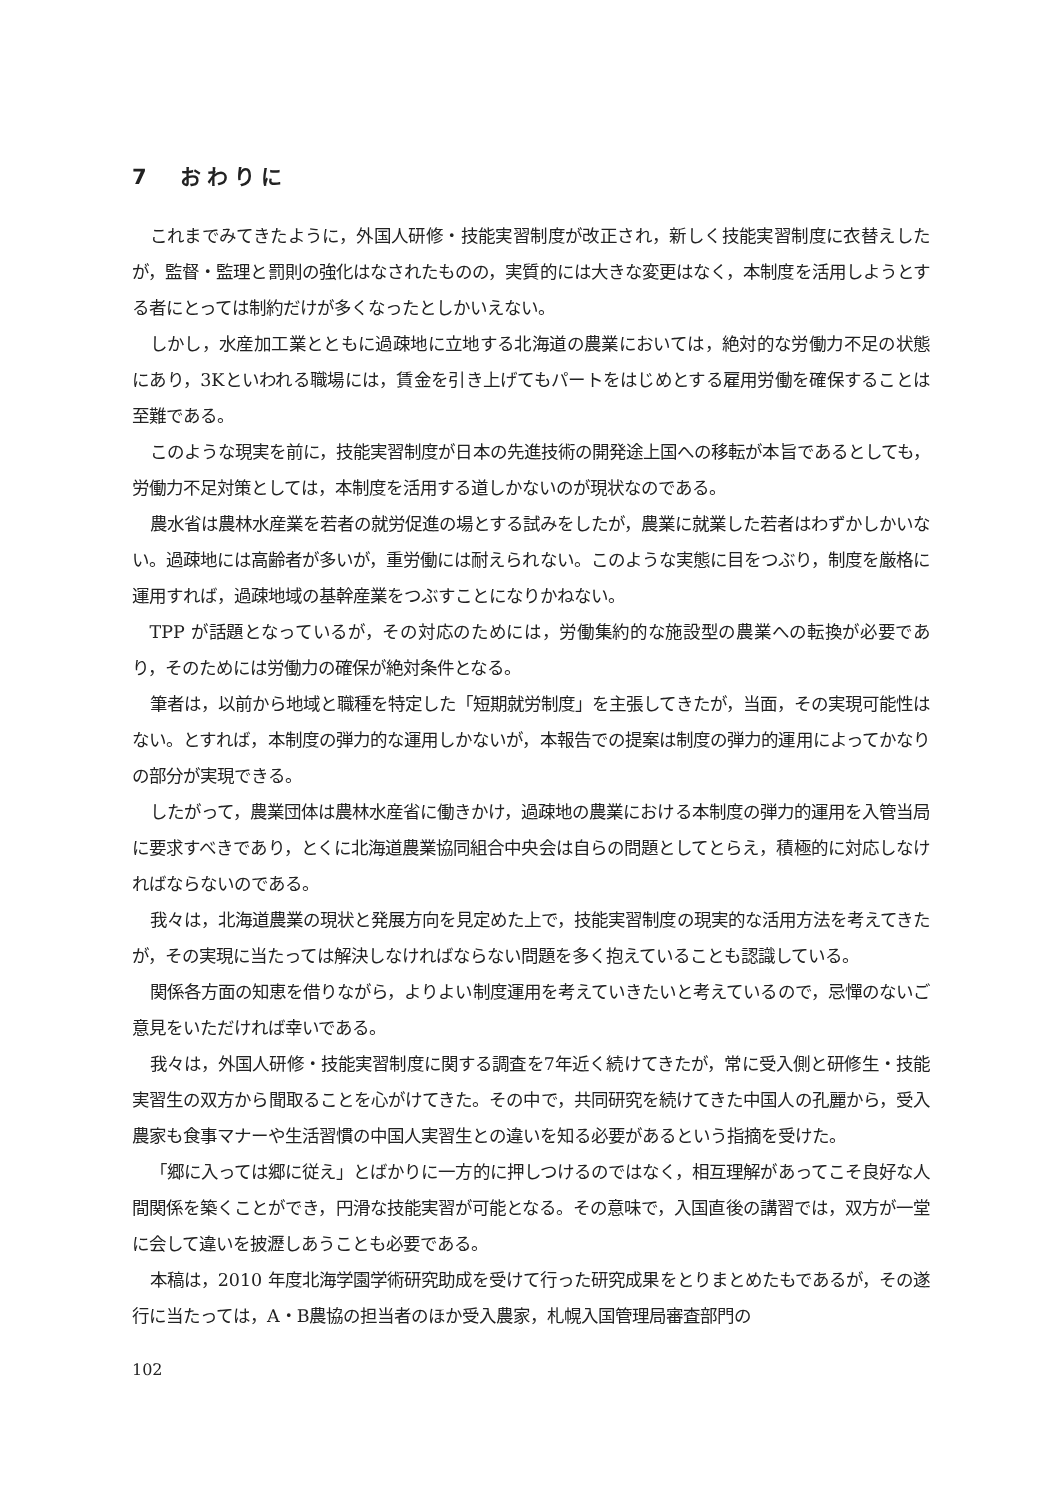7　おわりに
これまでみてきたように，外国人研修・技能実習制度が改正され，新しく技能実習制度に衣替えしたが，監督・監理と罰則の強化はなされたものの，実質的には大きな変更はなく，本制度を活用しようとする者にとっては制約だけが多くなったとしかいえない。
しかし，水産加工業とともに過疎地に立地する北海道の農業においては，絶対的な労働力不足の状態にあり，3Kといわれる職場には，賃金を引き上げてもパートをはじめとする雇用労働を確保することは至難である。
このような現実を前に，技能実習制度が日本の先進技術の開発途上国への移転が本旨であるとしても，労働力不足対策としては，本制度を活用する道しかないのが現状なのである。
農水省は農林水産業を若者の就労促進の場とする試みをしたが，農業に就業した若者はわずかしかいない。過疎地には高齢者が多いが，重労働には耐えられない。このような実態に目をつぶり，制度を厳格に運用すれば，過疎地域の基幹産業をつぶすことになりかねない。
TPP が話題となっているが，その対応のためには，労働集約的な施設型の農業への転換が必要であり，そのためには労働力の確保が絶対条件となる。
筆者は，以前から地域と職種を特定した「短期就労制度」を主張してきたが，当面，その実現可能性はない。とすれば，本制度の弾力的な運用しかないが，本報告での提案は制度の弾力的運用によってかなりの部分が実現できる。
したがって，農業団体は農林水産省に働きかけ，過疎地の農業における本制度の弾力的運用を入管当局に要求すべきであり，とくに北海道農業協同組合中央会は自らの問題としてとらえ，積極的に対応しなければならないのである。
我々は，北海道農業の現状と発展方向を見定めた上で，技能実習制度の現実的な活用方法を考えてきたが，その実現に当たっては解決しなければならない問題を多く抱えていることも認識している。
関係各方面の知恵を借りながら，よりよい制度運用を考えていきたいと考えているので，忌憚のないご意見をいただければ幸いである。
我々は，外国人研修・技能実習制度に関する調査を7年近く続けてきたが，常に受入側と研修生・技能実習生の双方から聞取ることを心がけてきた。その中で，共同研究を続けてきた中国人の孔麗から，受入農家も食事マナーや生活習慣の中国人実習生との違いを知る必要があるという指摘を受けた。
「郷に入っては郷に従え」とばかりに一方的に押しつけるのではなく，相互理解があってこそ良好な人間関係を築くことができ，円滑な技能実習が可能となる。その意味で，入国直後の講習では，双方が一堂に会して違いを披瀝しあうことも必要である。
本稿は，2010 年度北海学園学術研究助成を受けて行った研究成果をとりまとめたもであるが，その遂行に当たっては，A・B農協の担当者のほか受入農家，札幌入国管理局審査部門の
102